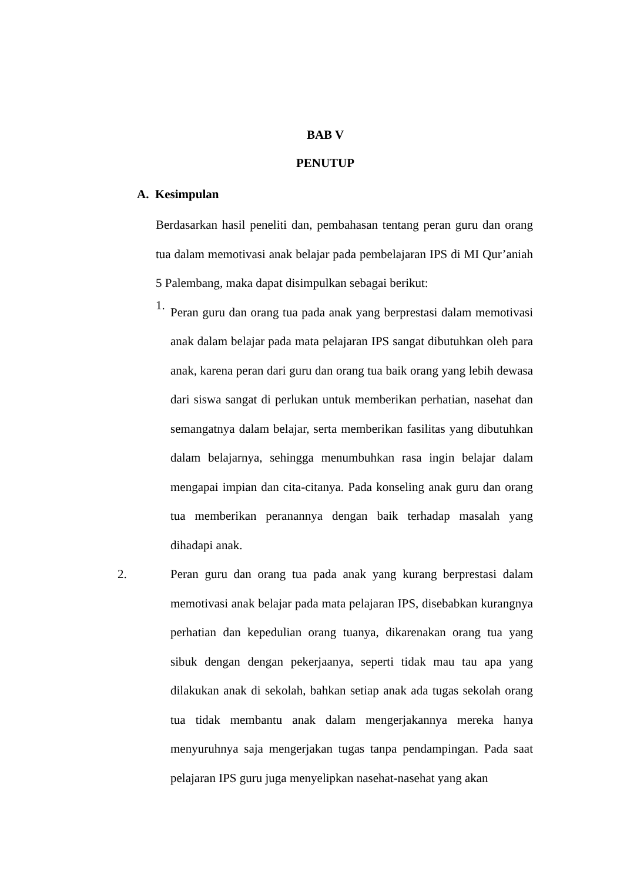BAB V
PENUTUP
A. Kesimpulan
Berdasarkan hasil peneliti dan, pembahasan tentang peran guru dan orang tua dalam memotivasi anak belajar pada pembelajaran IPS di MI Qur’aniah 5 Palembang, maka dapat disimpulkan sebagai berikut:
1.
Peran guru dan orang tua pada anak yang berprestasi dalam memotivasi anak dalam belajar pada mata pelajaran IPS sangat dibutuhkan oleh para anak, karena peran dari guru dan orang tua baik orang yang lebih dewasa dari siswa sangat di perlukan untuk memberikan perhatian, nasehat dan semangatnya dalam belajar, serta memberikan fasilitas yang dibutuhkan dalam belajarnya, sehingga menumbuhkan rasa ingin belajar dalam mengapai impian dan cita-citanya. Pada konseling anak guru dan orang tua memberikan peranannya dengan baik terhadap masalah yang dihadapi anak.
2. Peran guru dan orang tua pada anak yang kurang berprestasi dalam memotivasi anak belajar pada mata pelajaran IPS, disebabkan kurangnya perhatian dan kepedulian orang tuanya, dikarenakan orang tua yang sibuk dengan dengan pekerjaanya, seperti tidak mau tau apa yang dilakukan anak di sekolah, bahkan setiap anak ada tugas sekolah orang tua tidak membantu anak dalam mengerjakannya mereka hanya menyuruhnya saja mengerjakan tugas tanpa pendampingan. Pada saat pelajaran IPS guru juga menyelipkan nasehat-nasehat yang akan